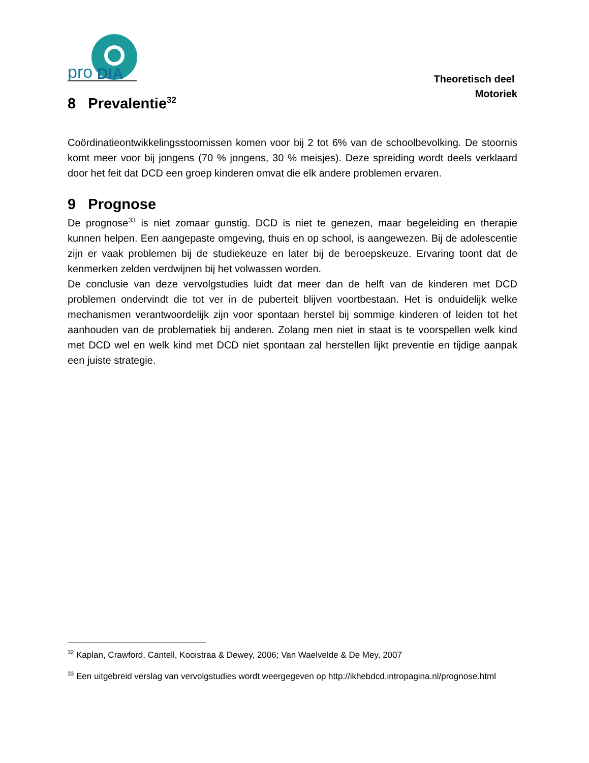pro
DIA
Theoretisch deel
Motoriek
8 Prevalentie<sup>32</sup>
Coördinatieontwikkelingsstoornissen komen voor bij 2 tot 6% van de schoolbevolking. De stoornis komt meer voor bij jongens (70 % jongens, 30 % meisjes). Deze spreiding wordt deels verklaard door het feit dat DCD een groep kinderen omvat die elk andere problemen ervaren.
9 Prognose
De prognose<sup>33</sup> is niet zomaar gunstig. DCD is niet te genezen, maar begeleiding en therapie kunnen helpen. Een aangepaste omgeving, thuis en op school, is aangewezen. Bij de adolescentie zijn er vaak problemen bij de studiekeuze en later bij de beroepskeuze. Ervaring toont dat de kenmerken zelden verdwijnen bij het volwassen worden.
De conclusie van deze vervolgstudies luidt dat meer dan de helft van de kinderen met DCD problemen ondervindt die tot ver in de puberteit blijven voortbestaan. Het is onduidelijk welke mechanismen verantwoordelijk zijn voor spontaan herstel bij sommige kinderen of leiden tot het aanhouden van de problematiek bij anderen. Zolang men niet in staat is te voorspellen welk kind met DCD wel en welk kind met DCD niet spontaan zal herstellen lijkt preventie en tijdige aanpak een juiste strategie.
<sup>32</sup> Kaplan, Crawford, Cantell, Kooistraa & Dewey, 2006; Van Waelvelde & De Mey, 2007
<sup>33</sup> Een uitgebreid verslag van vervolgstudies wordt weergegeven op http://ikhebdcd.intropagina.nl/prognose.html